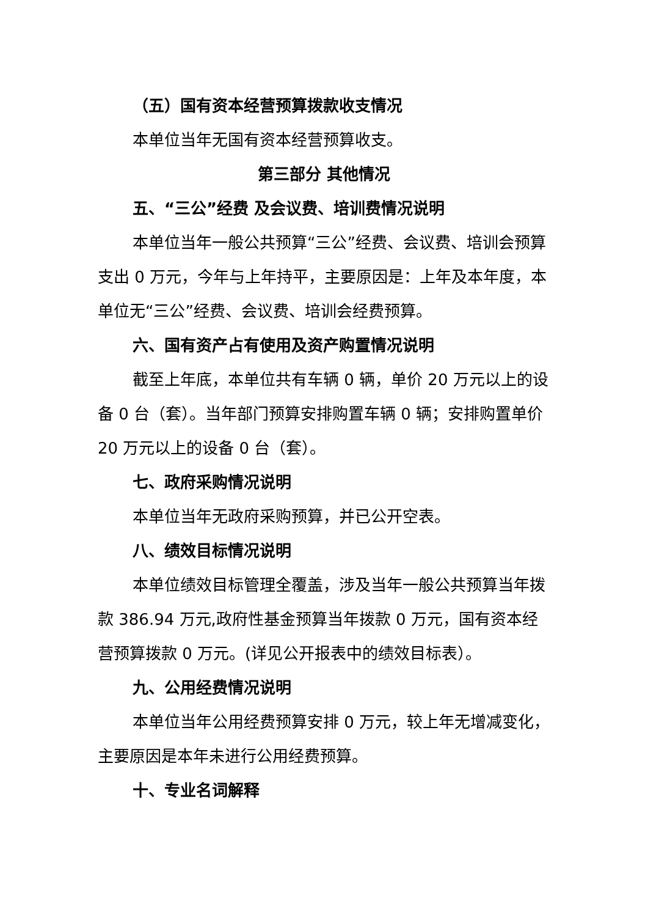（五）国有资本经营预算拨款收支情况
本单位当年无国有资本经营预算收支。
第三部分 其他情况
五、“三公”经费 及会议费、培训费情况说明
本单位当年一般公共预算“三公”经费、会议费、培训会预算支出 0 万元，今年与上年持平，主要原因是：上年及本年度，本单位无“三公”经费、会议费、培训会经费预算。
六、国有资产占有使用及资产购置情况说明
截至上年底，本单位共有车辆 0 辆，单价 20 万元以上的设备 0 台（套）。当年部门预算安排购置车辆 0 辆；安排购置单价 20 万元以上的设备 0 台（套）。
七、政府采购情况说明
本单位当年无政府采购预算，并已公开空表。
八、绩效目标情况说明
本单位绩效目标管理全覆盖，涉及当年一般公共预算当年拨款 386.94 万元,政府性基金预算当年拨款 0 万元，国有资本经营预算拨款 0 万元。(详见公开报表中的绩效目标表）。
九、公用经费情况说明
本单位当年公用经费预算安排 0 万元，较上年无增减变化，主要原因是本年未进行公用经费预算。
十、专业名词解释